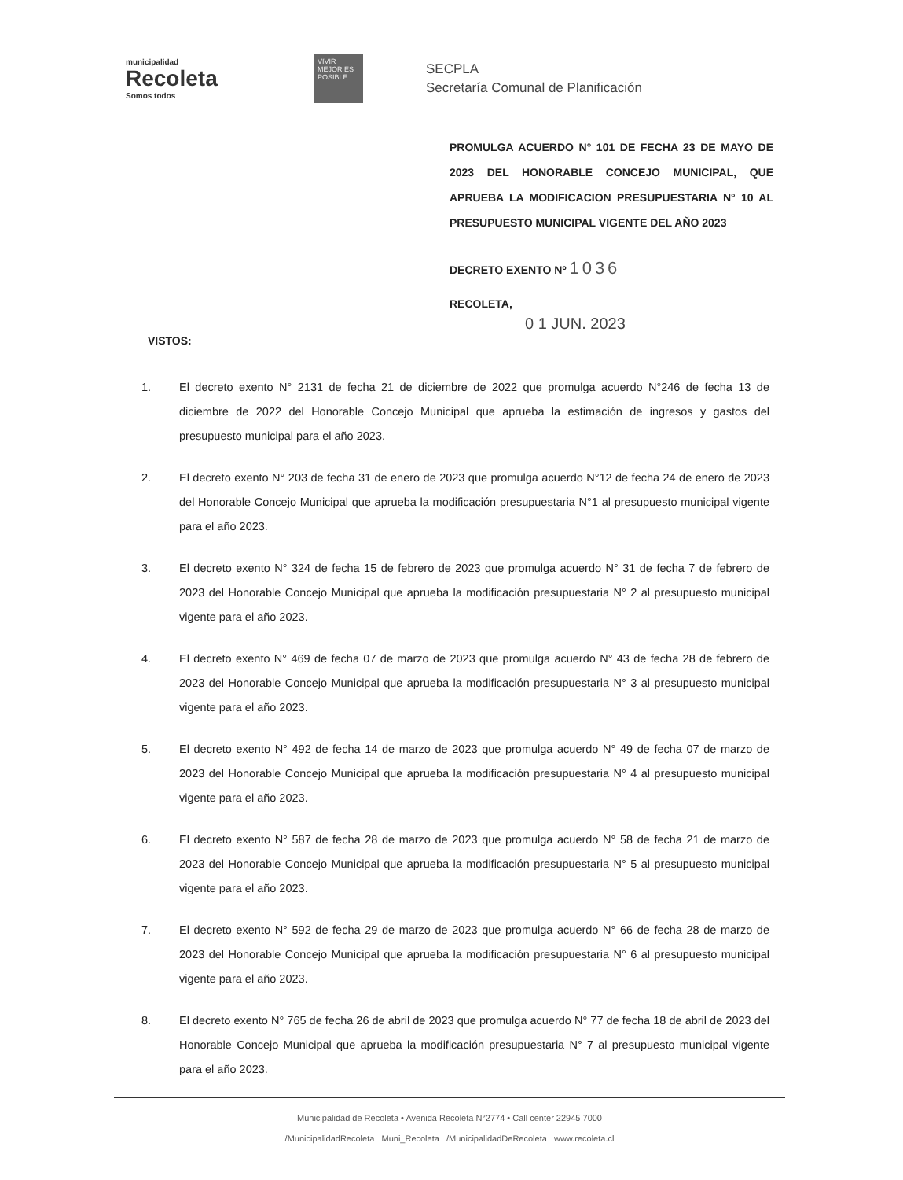municipalidad
Recoleta
Somos todos
VIVIR MEJOR ES POSIBLE
SECPLA
Secretaría Comunal de Planificación
PROMULGA ACUERDO N° 101 DE FECHA 23 DE MAYO DE 2023 DEL HONORABLE CONCEJO MUNICIPAL, QUE APRUEBA LA MODIFICACION PRESUPUESTARIA N° 10 AL PRESUPUESTO MUNICIPAL VIGENTE DEL AÑO 2023
DECRETO EXENTO Nº 1036
RECOLETA,
0 1 JUN. 2023
VISTOS:
1. El decreto exento N° 2131 de fecha 21 de diciembre de 2022 que promulga acuerdo N°246 de fecha 13 de diciembre de 2022 del Honorable Concejo Municipal que aprueba la estimación de ingresos y gastos del presupuesto municipal para el año 2023.
2. El decreto exento N° 203 de fecha 31 de enero de 2023 que promulga acuerdo N°12 de fecha 24 de enero de 2023 del Honorable Concejo Municipal que aprueba la modificación presupuestaria N°1 al presupuesto municipal vigente para el año 2023.
3. El decreto exento N° 324 de fecha 15 de febrero de 2023 que promulga acuerdo N° 31 de fecha 7 de febrero de 2023 del Honorable Concejo Municipal que aprueba la modificación presupuestaria N° 2 al presupuesto municipal vigente para el año 2023.
4. El decreto exento N° 469 de fecha 07 de marzo de 2023 que promulga acuerdo N° 43 de fecha 28 de febrero de 2023 del Honorable Concejo Municipal que aprueba la modificación presupuestaria N° 3 al presupuesto municipal vigente para el año 2023.
5. El decreto exento N° 492 de fecha 14 de marzo de 2023 que promulga acuerdo N° 49 de fecha 07 de marzo de 2023 del Honorable Concejo Municipal que aprueba la modificación presupuestaria N° 4 al presupuesto municipal vigente para el año 2023.
6. El decreto exento N° 587 de fecha 28 de marzo de 2023 que promulga acuerdo N° 58 de fecha 21 de marzo de 2023 del Honorable Concejo Municipal que aprueba la modificación presupuestaria N° 5 al presupuesto municipal vigente para el año 2023.
7. El decreto exento N° 592 de fecha 29 de marzo de 2023 que promulga acuerdo N° 66 de fecha 28 de marzo de 2023 del Honorable Concejo Municipal que aprueba la modificación presupuestaria N° 6 al presupuesto municipal vigente para el año 2023.
8. El decreto exento N° 765 de fecha 26 de abril de 2023 que promulga acuerdo N° 77 de fecha 18 de abril de 2023 del Honorable Concejo Municipal que aprueba la modificación presupuestaria N° 7 al presupuesto municipal vigente para el año 2023.
Municipalidad de Recoleta • Avenida Recoleta N°2774 • Call center 22945 7000
/MunicipalidadRecoleta Muni_Recoleta /MunicipalidadDeRecoleta www.recoleta.cl